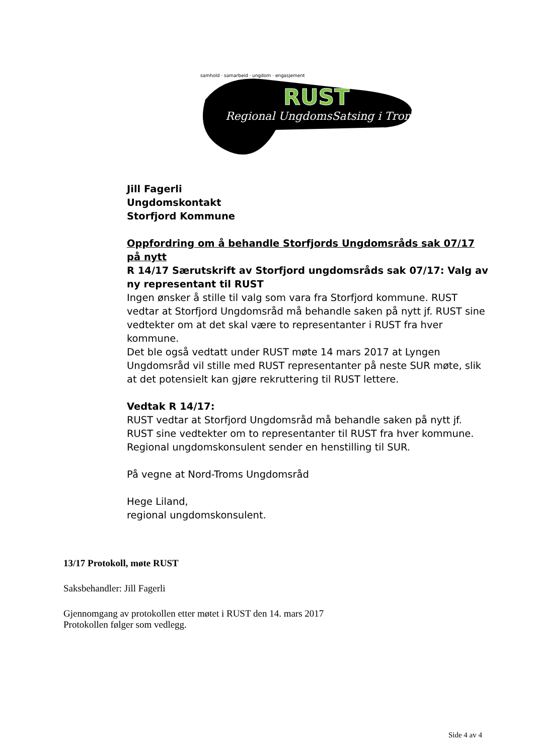RUST
Regional UngdomsSatsing i Troms
samhold · samarbeid · ungdom · engasjement
Jill Fagerli
Ungdomskontakt
Storfjord Kommune
Oppfordring om å behandle Storfjords Ungdomsråds sak 07/17 på nytt
R 14/17 Særutskrift av Storfjord ungdomsråds sak 07/17: Valg av ny representant til RUST
Ingen ønsker å stille til valg som vara fra Storfjord kommune. RUST vedtar at Storfjord Ungdomsråd må behandle saken på nytt jf. RUST sine vedtekter om at det skal være to representanter i RUST fra hver kommune.
Det ble også vedtatt under RUST møte 14 mars 2017 at Lyngen Ungdomsråd vil stille med RUST representanter på neste SUR møte, slik at det potensielt kan gjøre rekruttering til RUST lettere.
Vedtak R 14/17:
RUST vedtar at Storfjord Ungdomsråd må behandle saken på nytt jf. RUST sine vedtekter om to representanter til RUST fra hver kommune. Regional ungdomskonsulent sender en henstilling til SUR.
På vegne at Nord-Troms Ungdomsråd
Hege Liland,
regional ungdomskonsulent.
13/17 Protokoll, møte RUST
Saksbehandler: Jill Fagerli
Gjennomgang av protokollen etter møtet i RUST den 14. mars 2017
Protokollen følger som vedlegg.
Side 4 av 4